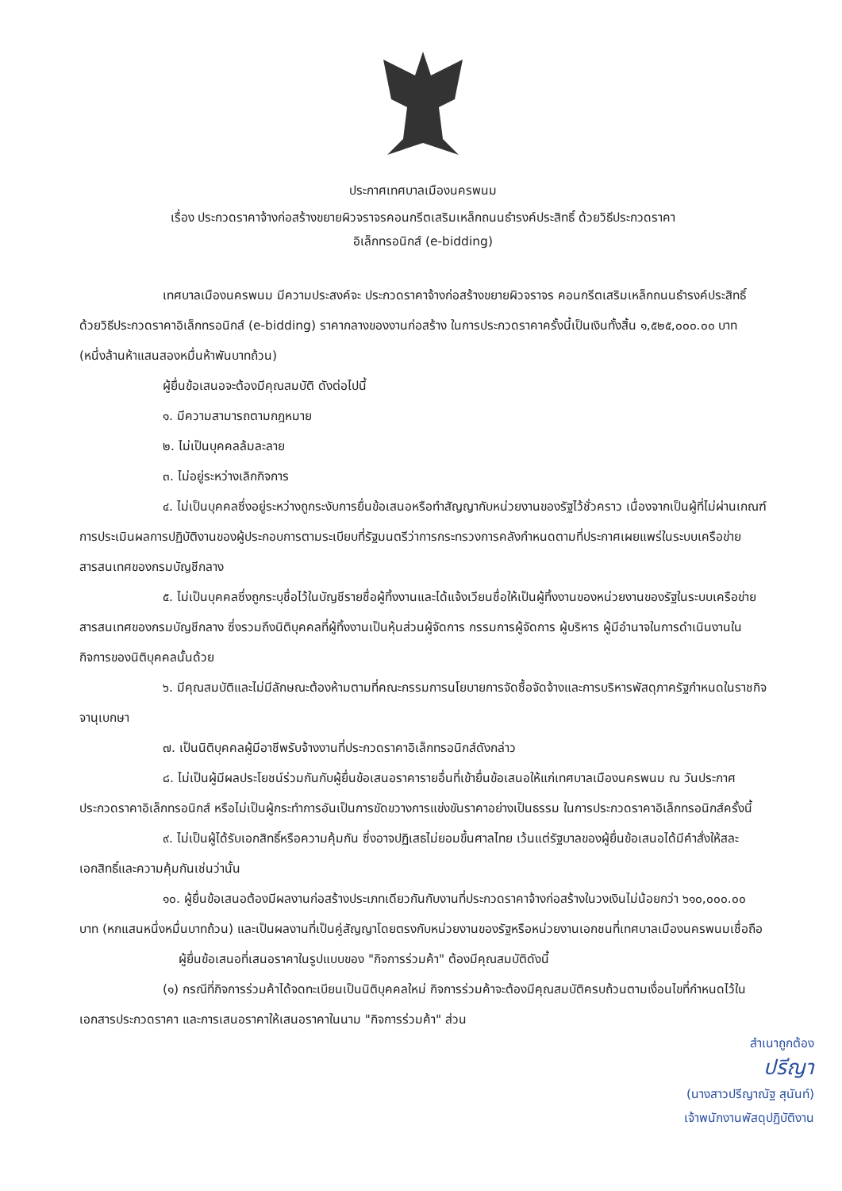ประกาศเทศบาลเมืองนครพนม
เรื่อง ประกวดราคาจ้างก่อสร้างขยายผิวจราจรคอนกรีตเสริมเหล็กถนนธำรงค์ประสิทธิ์ ด้วยวิธีประกวดราคา
อิเล็กทรอนิกส์ (e-bidding)
เทศบาลเมืองนครพนม มีความประสงค์จะ ประกวดราคาจ้างก่อสร้างขยายผิวจราจร คอนกรีตเสริมเหล็กถนนธำรงค์ประสิทธิ์ ด้วยวิธีประกวดราคาอิเล็กทรอนิกส์ (e-bidding) ราคากลางของงานก่อสร้าง ในการประกวดราคาครั้งนี้เป็นเงินทั้งสิ้น ๑,๕๒๕,๐๐๐.๐๐ บาท (หนึ่งล้านห้าแสนสองหมื่นห้าพันบาทถ้วน)
ผู้ยื่นข้อเสนอจะต้องมีคุณสมบัติ ดังต่อไปนี้
๑. มีความสามารถตามกฎหมาย
๒. ไม่เป็นบุคคลล้มละลาย
๓. ไม่อยู่ระหว่างเลิกกิจการ
๔. ไม่เป็นบุคคลซึ่งอยู่ระหว่างถูกระงับการยื่นข้อเสนอหรือทำสัญญากับหน่วยงานของรัฐไว้ชั่วคราว เนื่องจากเป็นผู้ที่ไม่ผ่านเกณฑ์การประเมินผลการปฏิบัติงานของผู้ประกอบการตามระเบียบที่รัฐมนตรีว่าการกระทรวงการคลังกำหนดตามที่ประกาศเผยแพร่ในระบบเครือข่ายสารสนเทศของกรมบัญชีกลาง
๕. ไม่เป็นบุคคลซึ่งถูกระบุชื่อไว้ในบัญชีรายชื่อผู้ทิ้งงานและได้แจ้งเวียนชื่อให้เป็นผู้ทิ้งงานของหน่วยงานของรัฐในระบบเครือข่ายสารสนเทศของกรมบัญชีกลาง ซึ่งรวมถึงนิติบุคคลที่ผู้ทิ้งงานเป็นหุ้นส่วนผู้จัดการ กรรมการผู้จัดการ ผู้บริหาร ผู้มีอำนาจในการดำเนินงานในกิจการของนิติบุคคลนั้นด้วย
๖. มีคุณสมบัติและไม่มีลักษณะต้องห้ามตามที่คณะกรรมการนโยบายการจัดซื้อจัดจ้างและการบริหารพัสดุภาครัฐกำหนดในราชกิจจานุเบกษา
๗. เป็นนิติบุคคลผู้มีอาชีพรับจ้างงานที่ประกวดราคาอิเล็กทรอนิกส์ดังกล่าว
๘. ไม่เป็นผู้มีผลประโยชน์ร่วมกันกับผู้ยื่นข้อเสนอราคารายอื่นที่เข้ายื่นข้อเสนอให้แก่เทศบาลเมืองนครพนม ณ วันประกาศประกวดราคาอิเล็กทรอนิกส์ หรือไม่เป็นผู้กระทำการอันเป็นการขัดขวางการแข่งขันราคาอย่างเป็นธรรม ในการประกวดราคาอิเล็กทรอนิกส์ครั้งนี้
๙. ไม่เป็นผู้ได้รับเอกสิทธิ์หรือความคุ้มกัน ซึ่งอาจปฏิเสธไม่ยอมขึ้นศาลไทย เว้นแต่รัฐบาลของผู้ยื่นข้อเสนอได้มีคำสั่งให้สละเอกสิทธิ์และความคุ้มกันเช่นว่านั้น
๑๐. ผู้ยื่นข้อเสนอต้องมีผลงานก่อสร้างประเภทเดียวกันกับงานที่ประกวดราคาจ้างก่อสร้างในวงเงินไม่น้อยกว่า ๖๑๐,๐๐๐.๐๐ บาท (หกแสนหนึ่งหมื่นบาทถ้วน) และเป็นผลงานที่เป็นคู่สัญญาโดยตรงกับหน่วยงานของรัฐหรือหน่วยงานเอกชนที่เทศบาลเมืองนครพนมเชื่อถือ
ผู้ยื่นข้อเสนอที่เสนอราคาในรูปแบบของ "กิจการร่วมค้า" ต้องมีคุณสมบัติดังนี้
(๑) กรณีที่กิจการร่วมค้าได้จดทะเบียนเป็นนิติบุคคลใหม่ กิจการร่วมค้าจะต้องมีคุณสมบัติครบถ้วนตามเงื่อนไขที่กำหนดไว้ในเอกสารประกวดราคา และการเสนอราคาให้เสนอราคาในนาม "กิจการร่วมค้า" ส่วน
สำเนาถูกต้อง
ปรีญา
(นางสาวปรีญาณัฐ สุนันท์)
เจ้าพนักงานพัสดุปฏิบัติงาน